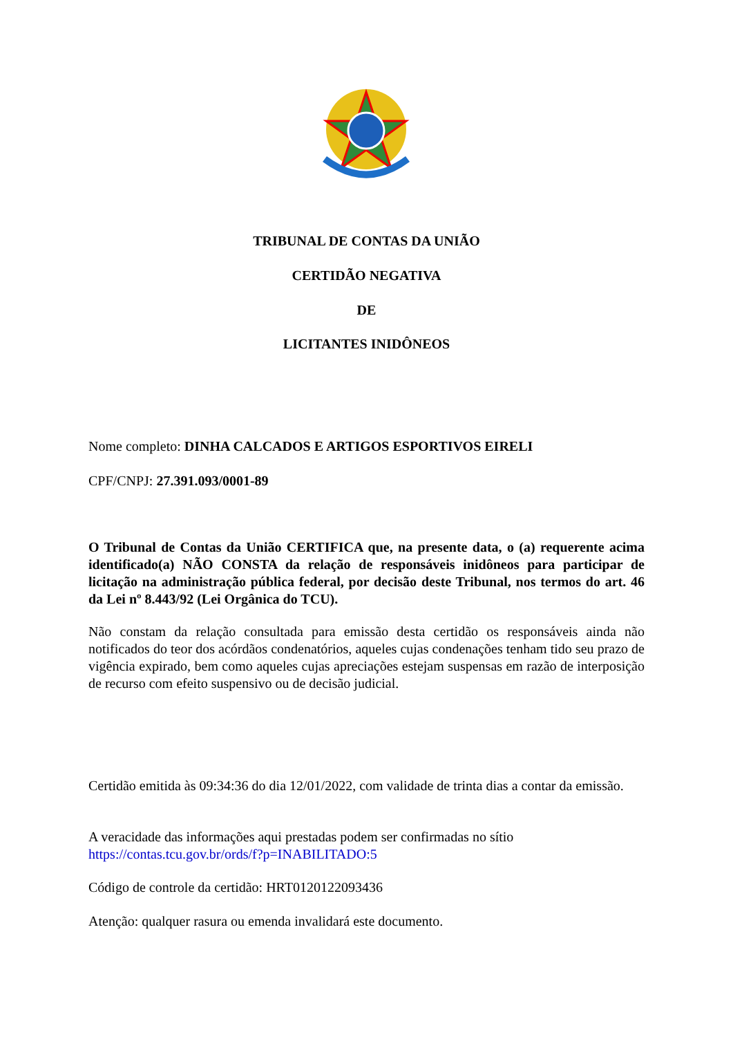TRIBUNAL DE CONTAS DA UNIÃO
CERTIDÃO NEGATIVA
DE
LICITANTES INIDÔNEOS
Nome completo: DINHA CALCADOS E ARTIGOS ESPORTIVOS EIRELI
CPF/CNPJ: 27.391.093/0001-89
O Tribunal de Contas da União CERTIFICA que, na presente data, o (a) requerente acima identificado(a) NÃO CONSTA da relação de responsáveis inidôneos para participar de licitação na administração pública federal, por decisão deste Tribunal, nos termos do art. 46 da Lei nº 8.443/92 (Lei Orgânica do TCU).
Não constam da relação consultada para emissão desta certidão os responsáveis ainda não notificados do teor dos acórdãos condenatórios, aqueles cujas condenações tenham tido seu prazo de vigência expirado, bem como aqueles cujas apreciações estejam suspensas em razão de interposição de recurso com efeito suspensivo ou de decisão judicial.
Certidão emitida às 09:34:36 do dia 12/01/2022, com validade de trinta dias a contar da emissão.
A veracidade das informações aqui prestadas podem ser confirmadas no sítio
https://contas.tcu.gov.br/ords/f?p=INABILITADO:5
Código de controle da certidão: HRT0120122093436
Atenção: qualquer rasura ou emenda invalidará este documento.